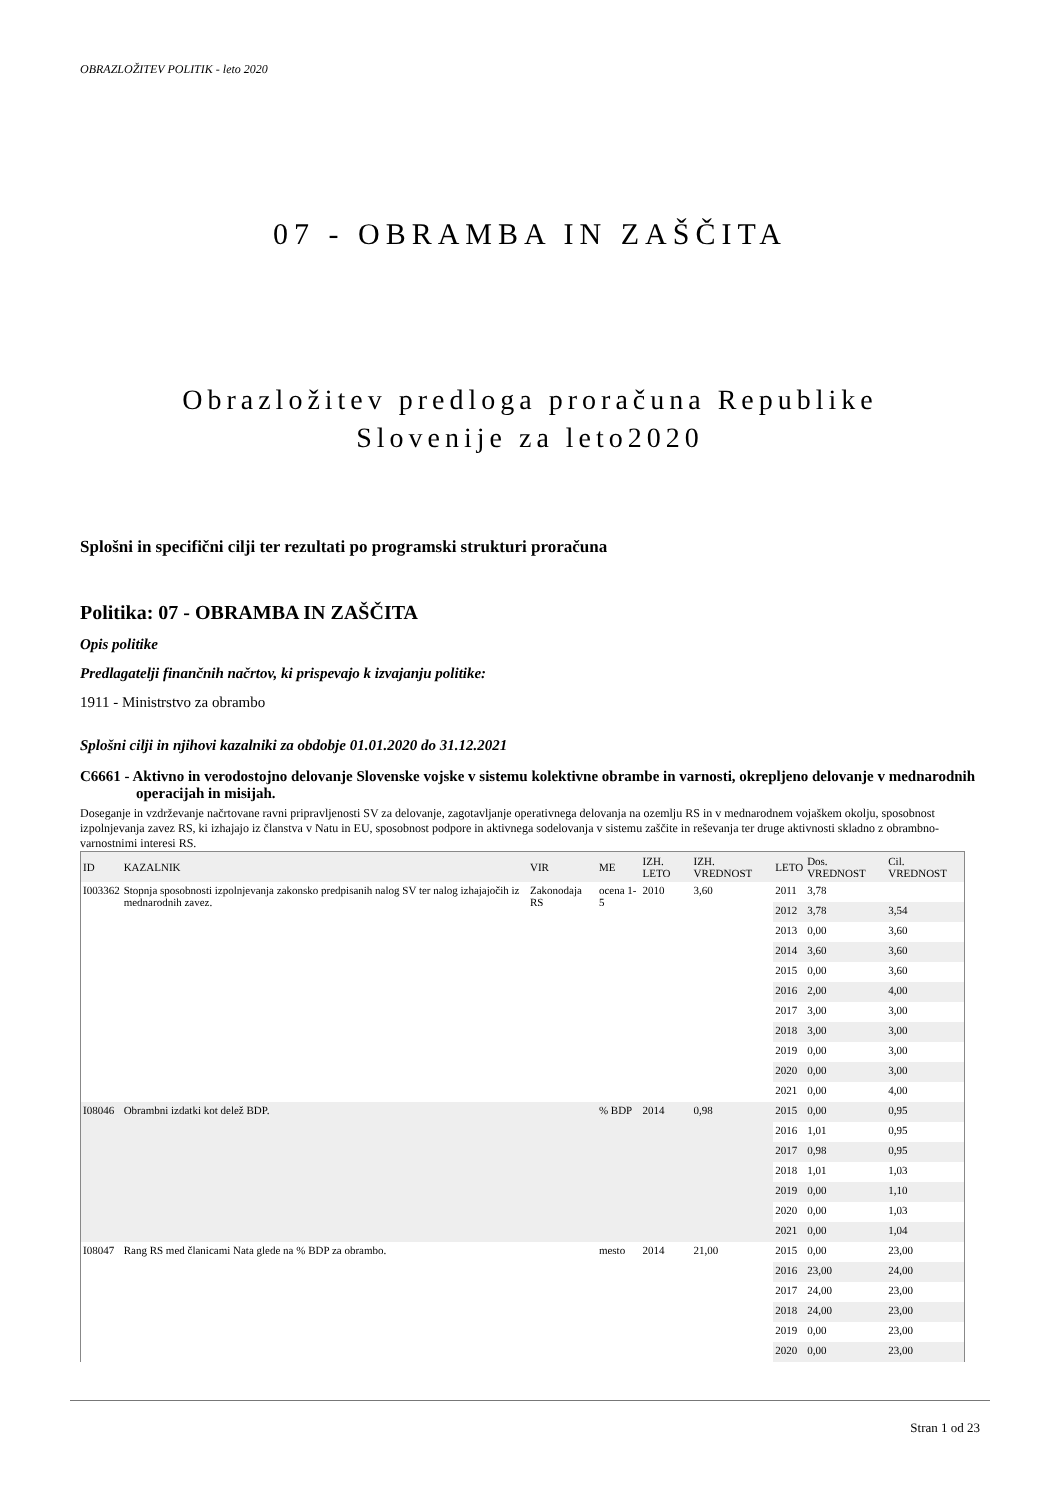OBRAZLOŽITEV POLITIK - leto 2020
07 - OBRAMBA IN ZAŠČITA
Obrazložitev predloga proračuna Republike
Slovenije za leto2020
Splošni in specifični cilji ter rezultati po programski strukturi proračuna
Politika: 07 - OBRAMBA IN ZAŠČITA
Opis politike
Predlagatelji finančnih načrtov, ki prispevajo k izvajanju politike:
1911 - Ministrstvo za obrambo
Splošni cilji in njihovi kazalniki za obdobje 01.01.2020 do 31.12.2021
C6661 - Aktivno in verodostojno delovanje Slovenske vojske v sistemu kolektivne obrambe in varnosti, okrepljeno delovanje v mednarodnih operacijah in misijah.
Doseganje in vzdrževanje načrtovane ravni pripravljenosti SV za delovanje, zagotavljanje operativnega delovanja na ozemlju RS in v mednarodnem vojaškem okolju, sposobnost izpolnjevanja zavez RS, ki izhajajo iz članstva v Natu in EU, sposobnost podpore in aktivnega sodelovanja v sistemu zaščite in reševanja ter druge aktivnosti skladno z obrambno-varnostnimi interesi RS.
| ID | KAZALNIK | VIR | ME | IZH. LETO | IZH. VREDNOST | LETO | Dos. VREDNOST | Cil. VREDNOST |
| --- | --- | --- | --- | --- | --- | --- | --- | --- |
| I003362 | Stopnja sposobnosti izpolnjevanja zakonsko predpisanih nalog SV ter nalog izhajajočih iz mednarodnih zavez. | Zakonodaja RS | ocena 1-5 | 2010 | 3,60 | 2011 | 3,78 | |
| | | | | | | 2012 | 3,78 | 3,54 |
| | | | | | | 2013 | 0,00 | 3,60 |
| | | | | | | 2014 | 3,60 | 3,60 |
| | | | | | | 2015 | 0,00 | 3,60 |
| | | | | | | 2016 | 2,00 | 4,00 |
| | | | | | | 2017 | 3,00 | 3,00 |
| | | | | | | 2018 | 3,00 | 3,00 |
| | | | | | | 2019 | 0,00 | 3,00 |
| | | | | | | 2020 | 0,00 | 3,00 |
| | | | | | | 2021 | 0,00 | 4,00 |
| I08046 | Obrambni izdatki kot delež BDP. | | % BDP | 2014 | 0,98 | 2015 | 0,00 | 0,95 |
| | | | | | | 2016 | 1,01 | 0,95 |
| | | | | | | 2017 | 0,98 | 0,95 |
| | | | | | | 2018 | 1,01 | 1,03 |
| | | | | | | 2019 | 0,00 | 1,10 |
| | | | | | | 2020 | 0,00 | 1,03 |
| | | | | | | 2021 | 0,00 | 1,04 |
| I08047 | Rang RS med članicami Nata glede na % BDP za obrambo. | | mesto | 2014 | 21,00 | 2015 | 0,00 | 23,00 |
| | | | | | | 2016 | 23,00 | 24,00 |
| | | | | | | 2017 | 24,00 | 23,00 |
| | | | | | | 2018 | 24,00 | 23,00 |
| | | | | | | 2019 | 0,00 | 23,00 |
| | | | | | | 2020 | 0,00 | 23,00 |
Stran 1 od 23